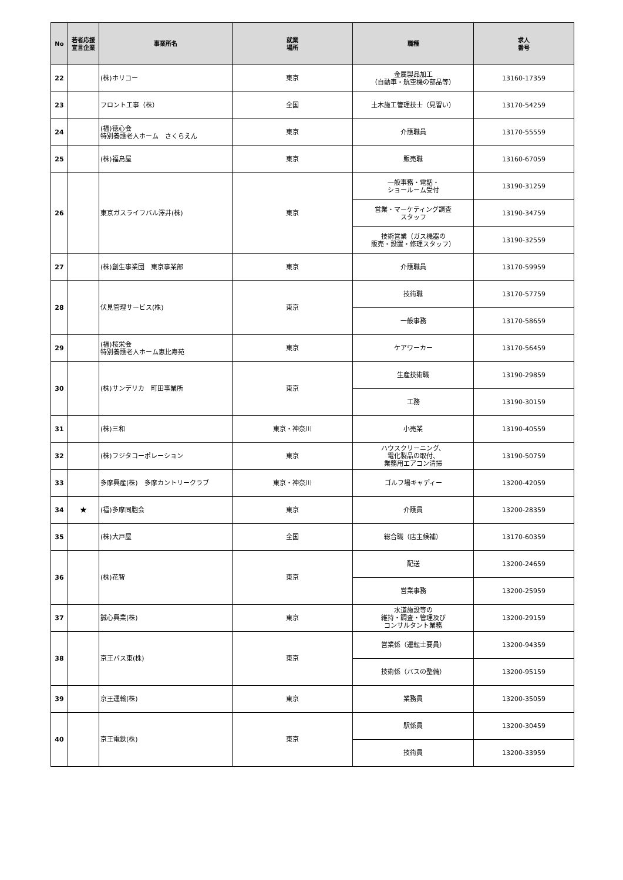| No | 若者応援 宣言企業 | 事業所名 | 就業 場所 | 職種 | 求人 番号 |
| --- | --- | --- | --- | --- | --- |
| 22 | | (株)ホリコー | 東京 | 金属製品加工 （自動車・航空機の部品等） | 13160-17359 |
| 23 | | フロント工事（株） | 全国 | 土木施工管理技士（見習い） | 13170-54259 |
| 24 | | (福)徳心会 特別養護老人ホーム さくらえん | 東京 | 介護職員 | 13170-55559 |
| 25 | | (株)福島屋 | 東京 | 販売職 | 13160-67059 |
| 26 | | 東京ガスライフバル澤井(株) | 東京 | 一般事務・電話・ ショールーム受付 | 13190-31259 |
| | | | | 営業・マーケティング調査 スタッフ | 13190-34759 |
| | | | | 技術営業（ガス機器の 販売・設置・修理スタッフ） | 13190-32559 |
| 27 | | (株)創生事業団 東京事業部 | 東京 | 介護職員 | 13170-59959 |
| 28 | | 伏見管理サービス(株) | 東京 | 技術職 | 13170-57759 |
| | | | | 一般事務 | 13170-58659 |
| 29 | | (福)桜栄会 特別養護老人ホーム恵比寿苑 | 東京 | ケアワーカー | 13170-56459 |
| 30 | | (株)サンデリカ 町田事業所 | 東京 | 生産技術職 | 13190-29859 |
| | | | | 工務 | 13190-30159 |
| 31 | | (株)三和 | 東京・神奈川 | 小売業 | 13190-40559 |
| 32 | | (株)フジタコーポレーション | 東京 | ハウスクリーニング、 電化製品の取付、 業務用エアコン清掃 | 13190-50759 |
| 33 | | 多摩興産(株) 多摩カントリークラブ | 東京・神奈川 | ゴルフ場キャディー | 13200-42059 |
| 34 | ★ | (福)多摩同胞会 | 東京 | 介護員 | 13200-28359 |
| 35 | | (株)大戸屋 | 全国 | 総合職（店主候補） | 13170-60359 |
| 36 | | (株)花智 | 東京 | 配送 | 13200-24659 |
| | | | | 営業事務 | 13200-25959 |
| 37 | | 誠心興業(株) | 東京 | 水道施設等の 維持・調査・管理及び コンサルタント業務 | 13200-29159 |
| 38 | | 京王バス東(株) | 東京 | 営業係（運転士要員） | 13200-94359 |
| | | | | 技術係（バスの整備） | 13200-95159 |
| 39 | | 京王運輸(株) | 東京 | 業務員 | 13200-35059 |
| 40 | | 京王電鉄(株) | 東京 | 駅係員 | 13200-30459 |
| | | | | 技術員 | 13200-33959 |